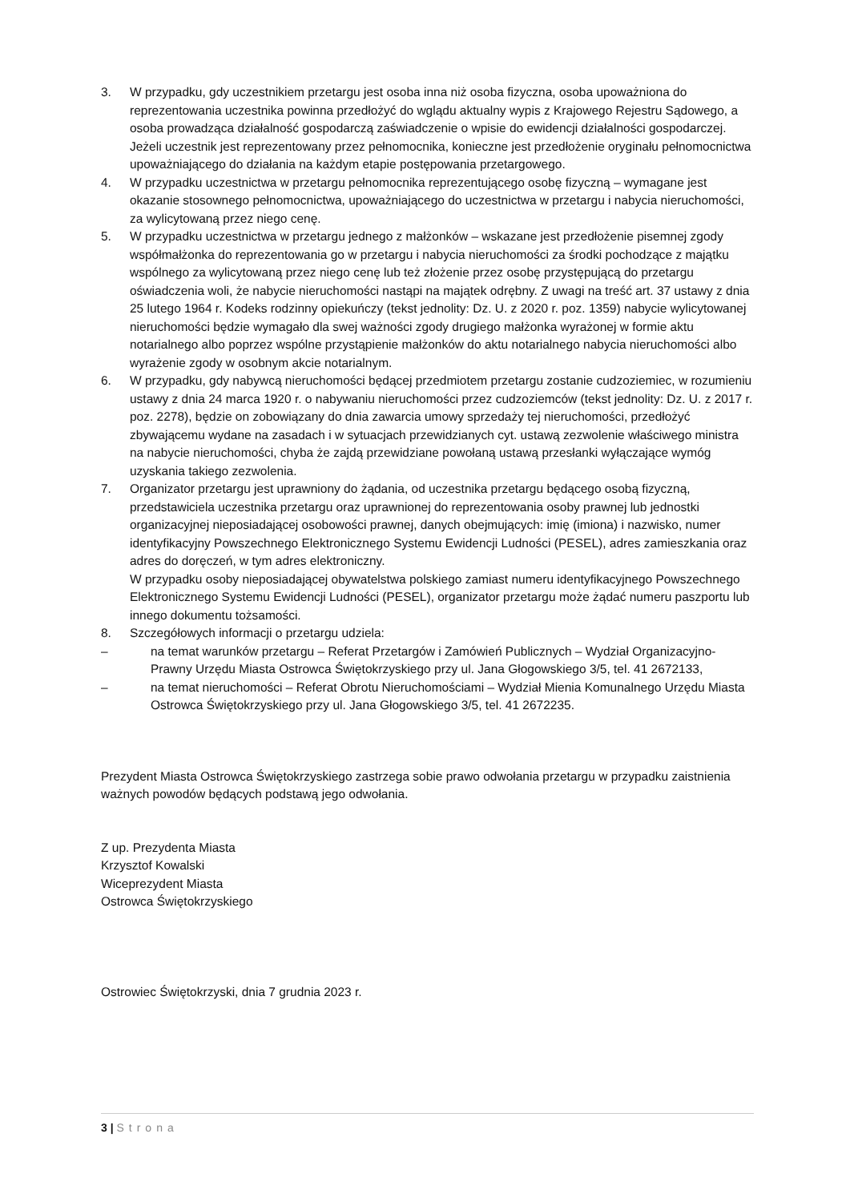3. W przypadku, gdy uczestnikiem przetargu jest osoba inna niż osoba fizyczna, osoba upoważniona do reprezentowania uczestnika powinna przedłożyć do wglądu aktualny wypis z Krajowego Rejestru Sądowego, a osoba prowadząca działalność gospodarczą zaświadczenie o wpisie do ewidencji działalności gospodarczej. Jeżeli uczestnik jest reprezentowany przez pełnomocnika, konieczne jest przedłożenie oryginału pełnomocnictwa upoważniającego do działania na każdym etapie postępowania przetargowego.
4. W przypadku uczestnictwa w przetargu pełnomocnika reprezentującego osobę fizyczną – wymagane jest okazanie stosownego pełnomocnictwa, upoważniającego do uczestnictwa w przetargu i nabycia nieruchomości, za wylicytowaną przez niego cenę.
5. W przypadku uczestnictwa w przetargu jednego z małżonków – wskazane jest przedłożenie pisemnej zgody współmałżonka do reprezentowania go w przetargu i nabycia nieruchomości za środki pochodzące z majątku wspólnego za wylicytowaną przez niego cenę lub też złożenie przez osobę przystępującą do przetargu oświadczenia woli, że nabycie nieruchomości nastąpi na majątek odrębny. Z uwagi na treść art. 37 ustawy z dnia 25 lutego 1964 r. Kodeks rodzinny opiekuńczy (tekst jednolity: Dz. U. z 2020 r. poz. 1359) nabycie wylicytowanej nieruchomości będzie wymagało dla swej ważności zgody drugiego małżonka wyrażonej w formie aktu notarialnego albo poprzez wspólne przystąpienie małżonków do aktu notarialnego nabycia nieruchomości albo wyrażenie zgody w osobnym akcie notarialnym.
6. W przypadku, gdy nabywcą nieruchomości będącej przedmiotem przetargu zostanie cudzoziemiec, w rozumieniu ustawy z dnia 24 marca 1920 r. o nabywaniu nieruchomości przez cudzoziemców (tekst jednolity: Dz. U. z 2017 r. poz. 2278), będzie on zobowiązany do dnia zawarcia umowy sprzedaży tej nieruchomości, przedłożyć zbywającemu wydane na zasadach i w sytuacjach przewidzianych cyt. ustawą zezwolenie właściwego ministra na nabycie nieruchomości, chyba że zajdą przewidziane powołaną ustawą przesłanki wyłączające wymóg uzyskania takiego zezwolenia.
7. Organizator przetargu jest uprawniony do żądania, od uczestnika przetargu będącego osobą fizyczną, przedstawiciela uczestnika przetargu oraz uprawnionej do reprezentowania osoby prawnej lub jednostki organizacyjnej nieposiadającej osobowości prawnej, danych obejmujących: imię (imiona) i nazwisko, numer identyfikacyjny Powszechnego Elektronicznego Systemu Ewidencji Ludności (PESEL), adres zamieszkania oraz adres do doręczeń, w tym adres elektroniczny.
W przypadku osoby nieposiadającej obywatelstwa polskiego zamiast numeru identyfikacyjnego Powszechnego Elektronicznego Systemu Ewidencji Ludności (PESEL), organizator przetargu może żądać numeru paszportu lub innego dokumentu tożsamości.
8. Szczegółowych informacji o przetargu udziela:
– na temat warunków przetargu – Referat Przetargów i Zamówień Publicznych – Wydział Organizacyjno-Prawny Urzędu Miasta Ostrowca Świętokrzyskiego przy ul. Jana Głogowskiego 3/5, tel. 41 2672133,
– na temat nieruchomości – Referat Obrotu Nieruchomościami – Wydział Mienia Komunalnego Urzędu Miasta Ostrowca Świętokrzyskiego przy ul. Jana Głogowskiego 3/5, tel. 41 2672235.
Prezydent Miasta Ostrowca Świętokrzyskiego zastrzega sobie prawo odwołania przetargu w przypadku zaistnienia ważnych powodów będących podstawą jego odwołania.
Z up. Prezydenta Miasta
Krzysztof Kowalski
Wiceprezydent Miasta
Ostrowca Świętokrzyskiego
Ostrowiec Świętokrzyski, dnia 7 grudnia 2023 r.
3 | Strona